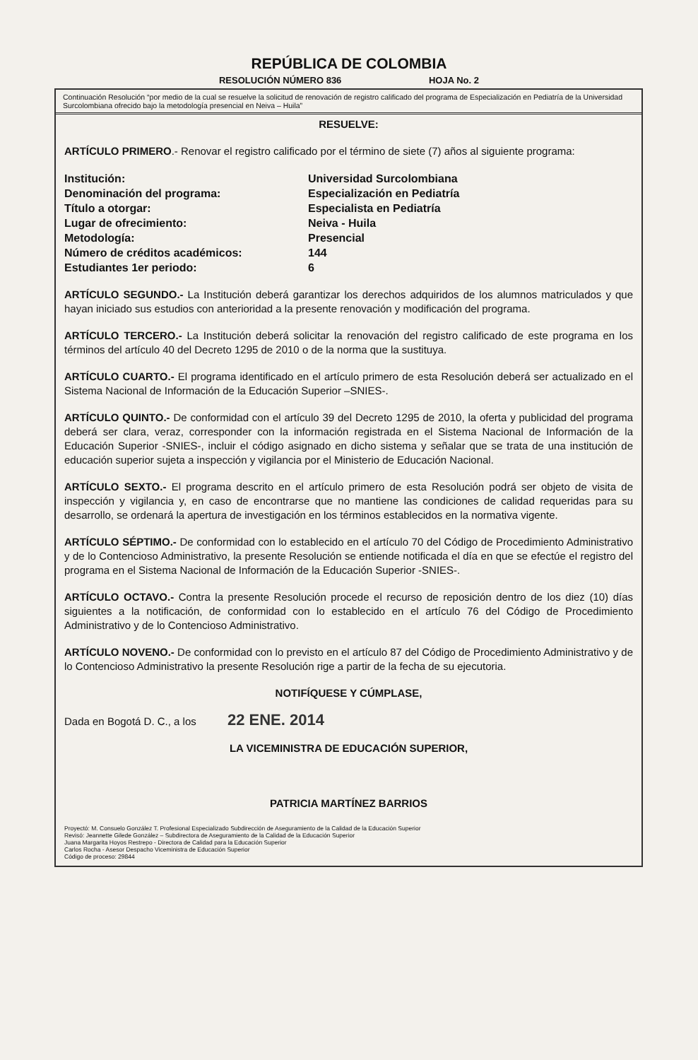REPÚBLICA DE COLOMBIA
RESOLUCIÓN NÚMERO 836 HOJA No. 2
Continuación Resolución “por medio de la cual se resuelve la solicitud de renovación de registro calificado del programa de Especialización en Pediatría de la Universidad Surcolombiana ofrecido bajo la metodología presencial en Neiva – Huila”
RESUELVE:
ARTÍCULO PRIMERO.- Renovar el registro calificado por el término de siete (7) años al siguiente programa:
| Institución: | Universidad Surcolombiana |
| Denominación del programa: | Especialización en Pediatría |
| Título a otorgar: | Especialista en Pediatría |
| Lugar de ofrecimiento: | Neiva - Huila |
| Metodología: | Presencial |
| Número de créditos académicos: | 144 |
| Estudiantes 1er periodo: | 6 |
ARTÍCULO SEGUNDO.- La Institución deberá garantizar los derechos adquiridos de los alumnos matriculados y que hayan iniciado sus estudios con anterioridad a la presente renovación y modificación del programa.
ARTÍCULO TERCERO.- La Institución deberá solicitar la renovación del registro calificado de este programa en los términos del artículo 40 del Decreto 1295 de 2010 o de la norma que la sustituya.
ARTÍCULO CUARTO.- El programa identificado en el artículo primero de esta Resolución deberá ser actualizado en el Sistema Nacional de Información de la Educación Superior –SNIES-.
ARTÍCULO QUINTO.- De conformidad con el artículo 39 del Decreto 1295 de 2010, la oferta y publicidad del programa deberá ser clara, veraz, corresponder con la información registrada en el Sistema Nacional de Información de la Educación Superior -SNIES-, incluir el código asignado en dicho sistema y señalar que se trata de una institución de educación superior sujeta a inspección y vigilancia por el Ministerio de Educación Nacional.
ARTÍCULO SEXTO.- El programa descrito en el artículo primero de esta Resolución podrá ser objeto de visita de inspección y vigilancia y, en caso de encontrarse que no mantiene las condiciones de calidad requeridas para su desarrollo, se ordenará la apertura de investigación en los términos establecidos en la normativa vigente.
ARTÍCULO SÉPTIMO.- De conformidad con lo establecido en el artículo 70 del Código de Procedimiento Administrativo y de lo Contencioso Administrativo, la presente Resolución se entiende notificada el día en que se efectúe el registro del programa en el Sistema Nacional de Información de la Educación Superior -SNIES-.
ARTÍCULO OCTAVO.- Contra la presente Resolución procede el recurso de reposición dentro de los diez (10) días siguientes a la notificación, de conformidad con lo establecido en el artículo 76 del Código de Procedimiento Administrativo y de lo Contencioso Administrativo.
ARTÍCULO NOVENO.- De conformidad con lo previsto en el artículo 87 del Código de Procedimiento Administrativo y de lo Contencioso Administrativo la presente Resolución rige a partir de la fecha de su ejecutoria.
NOTIFÍQUESE Y CÚMPLASE,
Dada en Bogotá D. C., a los 22 ENE. 2014
LA VICEMINISTRA DE EDUCACIÓN SUPERIOR,
PATRICIA MARTÍNEZ BARRIOS
Proyectó: M. Consuelo González T. Profesional Especializado Subdirección de Aseguramiento de la Calidad de la Educación Superior
Revisó: Jeannette Gilede González – Subdirectora de Aseguramiento de la Calidad de la Educación Superior
Juana Margarita Hoyos Restrepo - Directora de Calidad para la Educación Superior
Carlos Rocha - Asesor Despacho Viceministra de Educación Superior
Código de proceso: 29844